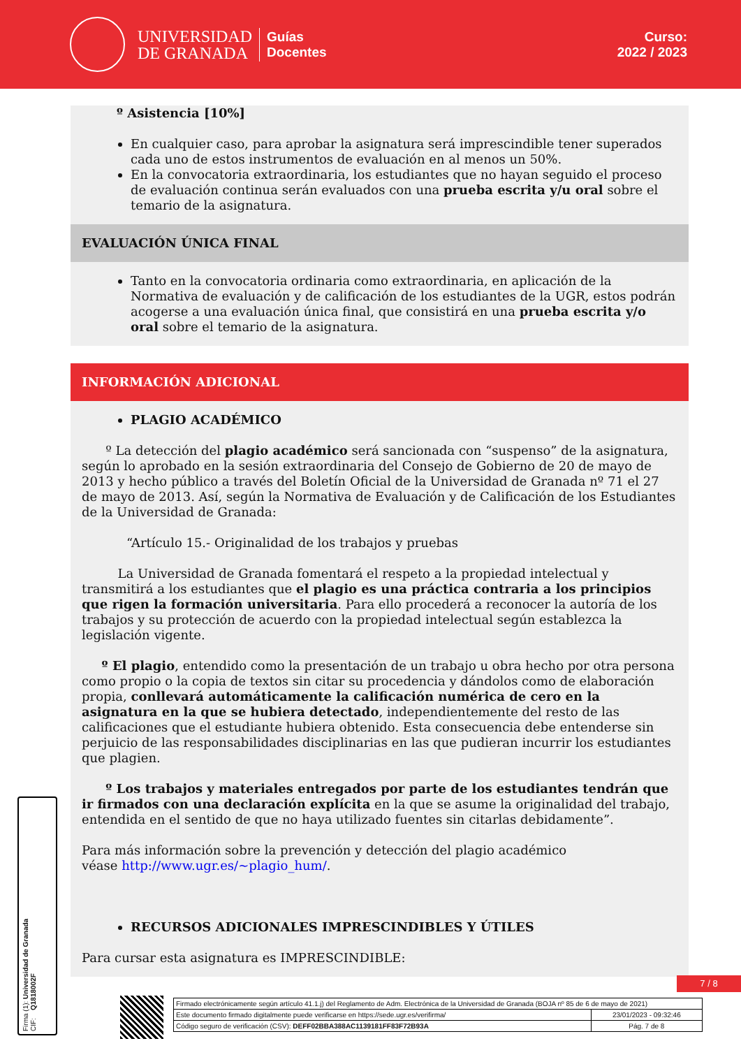UNIVERSIDAD
DE GRANADA
Guías
Docentes
Curso:
2022 / 2023
º Asistencia [10%]
En cualquier caso, para aprobar la asignatura será imprescindible tener superados cada uno de estos instrumentos de evaluación en al menos un 50%.
En la convocatoria extraordinaria, los estudiantes que no hayan seguido el proceso de evaluación continua serán evaluados con una prueba escrita y/u oral sobre el temario de la asignatura.
EVALUACIÓN ÚNICA FINAL
Tanto en la convocatoria ordinaria como extraordinaria, en aplicación de la Normativa de evaluación y de calificación de los estudiantes de la UGR, estos podrán acogerse a una evaluación única final, que consistirá en una prueba escrita y/o oral sobre el temario de la asignatura.
INFORMACIÓN ADICIONAL
PLAGIO ACADÉMICO
º La detección del plagio académico será sancionada con “suspenso” de la asignatura, según lo aprobado en la sesión extraordinaria del Consejo de Gobierno de 20 de mayo de 2013 y hecho público a través del Boletín Oficial de la Universidad de Granada nº 71 el 27 de mayo de 2013. Así, según la Normativa de Evaluación y de Calificación de los Estudiantes de la Universidad de Granada:
“Artículo 15.- Originalidad de los trabajos y pruebas
La Universidad de Granada fomentará el respeto a la propiedad intelectual y transmitirá a los estudiantes que el plagio es una práctica contraria a los principios que rigen la formación universitaria. Para ello procederá a reconocer la autoría de los trabajos y su protección de acuerdo con la propiedad intelectual según establezca la legislación vigente.
º El plagio, entendido como la presentación de un trabajo u obra hecho por otra persona como propio o la copia de textos sin citar su procedencia y dándolos como de elaboración propia, conllevará automáticamente la calificación numérica de cero en la asignatura en la que se hubiera detectado, independientemente del resto de las calificaciones que el estudiante hubiera obtenido. Esta consecuencia debe entenderse sin perjuicio de las responsabilidades disciplinarias en las que pudieran incurrir los estudiantes que plagien.
º Los trabajos y materiales entregados por parte de los estudiantes tendrán que ir firmados con una declaración explícita en la que se asume la originalidad del trabajo, entendida en el sentido de que no haya utilizado fuentes sin citarlas debidamente”.
Para más información sobre la prevención y detección del plagio académico
véase http://www.ugr.es/~plagio_hum/.
RECURSOS ADICIONALES IMPRESCINDIBLES Y ÚTILES
Para cursar esta asignatura es IMPRESCINDIBLE:
Firma (1): Universidad de Granada
CIF: Q1818002F
7 / 8
| Firmado electrónicamente según artículo 41.1.j) del Reglamento de Adm. Electrónica de la Universidad de Granada (BOJA nº 85 de 6 de mayo de 2021) | |
| Este documento firmado digitalmente puede verificarse en https://sede.ugr.es/verifirma/ | 23/01/2023 - 09:32:46 |
| Código seguro de verificación (CSV): DEFF02BBA388AC1139181FF83F72B93A | Pág. 7 de 8 |